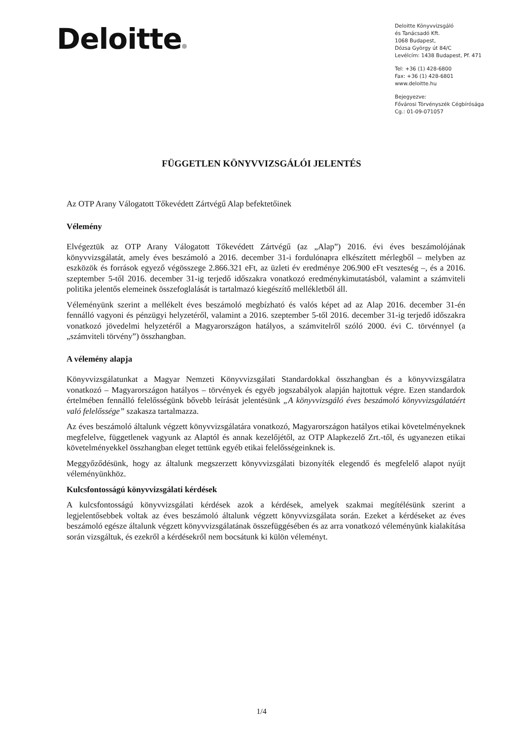Deloitte
Deloitte Könyvvizsgáló
és Tanácsadó Kft.
1068 Budapest,
Dózsa György út 84/C
Levélcím: 1438 Budapest, Pf. 471
Tel: +36 (1) 428-6800
Fax: +36 (1) 428-6801
www.deloitte.hu
Bejegyezve:
Fővárosi Törvényszék Cégbírósága
Cg.: 01-09-071057
FÜGGETLEN KÖNYVVIZSGÁLÓI JELENTÉS
Az OTP Arany Válogatott Tőkevédett Zártvégű Alap befektetőinek
Vélemény
Elvégeztük az OTP Arany Válogatott Tőkevédett Zártvégű (az „Alap”) 2016. évi éves beszámolójának könyvvizsgálatát, amely éves beszámoló a 2016. december 31-i fordulónapra elkészített mérlegből – melyben az eszközök és források egyező végösszege 2.866.321 eFt, az üzleti év eredménye 206.900 eFt veszteség –, és a 2016. szeptember 5-től 2016. december 31-ig terjedő időszakra vonatkozó eredménykimutatásból, valamint a számviteli politika jelentős elemeinek összefoglalását is tartalmazó kiegészítő mellékletből áll.
Véleményünk szerint a mellékelt éves beszámoló megbízható és valós képet ad az Alap 2016. december 31-én fennálló vagyoni és pénzügyi helyzetéről, valamint a 2016. szeptember 5-től 2016. december 31-ig terjedő időszakra vonatkozó jövedelmi helyzetéről a Magyarországon hatályos, a számvitelről szóló 2000. évi C. törvénnyel (a „számviteli törvény”) összhangban.
A vélemény alapja
Könyvvizsgálatunkat a Magyar Nemzeti Könyvvizsgálati Standardokkal összhangban és a könyvvizsgálatra vonatkozó – Magyarországon hatályos – törvények és egyéb jogszabályok alapján hajtottuk végre. Ezen standardok értelmében fennálló felelősségünk bővebb leírását jelentésünk „A könyvvizsgáló éves beszámoló könyvvizsgálatáért való felelőssége” szakasza tartalmazza.
Az éves beszámoló általunk végzett könyvvizsgálatára vonatkozó, Magyarországon hatályos etikai követelményeknek megfelelve, függetlenek vagyunk az Alaptól és annak kezelőjétől, az OTP Alapkezelő Zrt.-től, és ugyanezen etikai követelményekkel összhangban eleget tettünk egyéb etikai felelősségeinknek is.
Meggyőződésünk, hogy az általunk megszerzett könyvvizsgálati bizonyíték elegendő és megfelelő alapot nyújt véleményünkhöz.
Kulcsfontosságú könyvvizsgálati kérdések
A kulcsfontosságú könyvvizsgálati kérdések azok a kérdések, amelyek szakmai megítélésünk szerint a legjelentősebbek voltak az éves beszámoló általunk végzett könyvvizsgálata során. Ezeket a kérdéseket az éves beszámoló egésze általunk végzett könyvvizsgálatának összefüggésében és az arra vonatkozó véleményünk kialakítása során vizsgáltuk, és ezekről a kérdésekről nem bocsátunk ki külön véleményt.
1/4